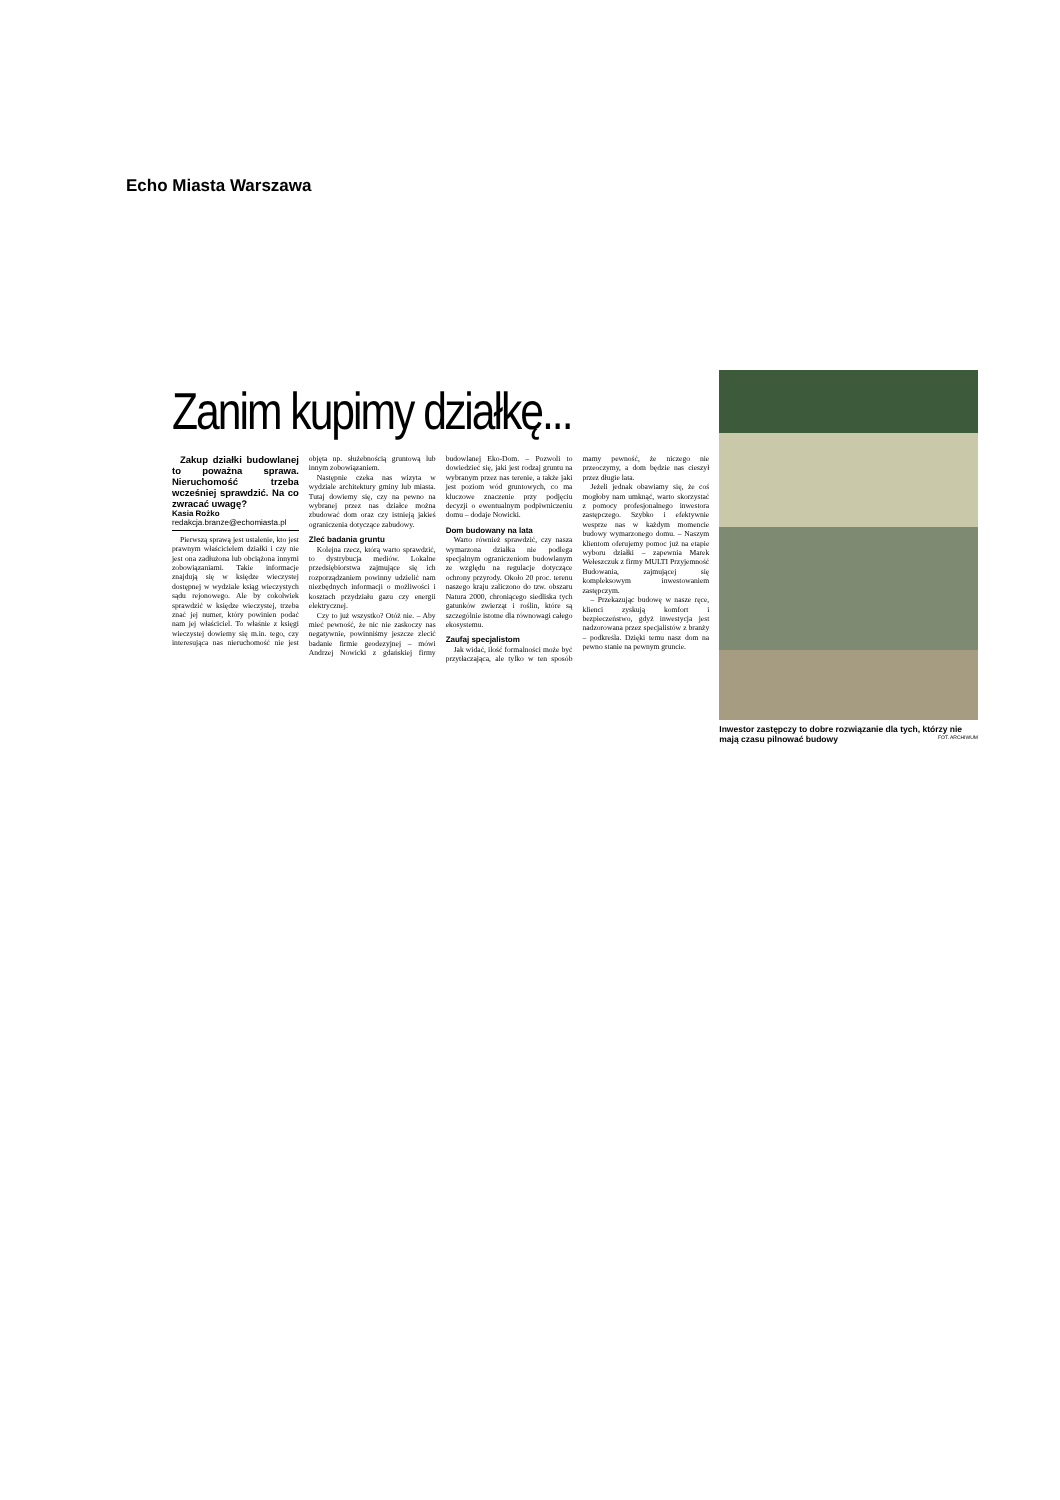Echo Miasta Warszawa
Zanim kupimy działkę...
Zakup działki budowlanej to poważna sprawa. Nieruchomość trzeba wcześniej sprawdzić. Na co zwracać uwagę?
Kasia Rożko
redakcja.branze@echomiasta.pl
Pierwszą sprawą jest ustalenie, kto jest prawnym właścicielem działki i czy nie jest ona zadłużona lub obciążona innymi zobowiązaniami. Takie informacje znajdują się w księdze wieczystej dostępnej w wydziale ksiąg wieczystych sądu rejonowego. Ale by cokolwiek sprawdzić w księdze wieczystej, trzeba znać jej numer, który powinien podać nam jej właściciel. To właśnie z księgi wieczystej dowiemy się m.in. tego, czy interesująca nas nieruchomość nie jest objęta np. służebnością gruntową lub innym zobowiązaniem.
Następnie czeka nas wizyta w wydziale architektury gminy lub miasta. Tutaj dowiemy się, czy na pewno na wybranej przez nas działce można zbudować dom oraz czy istnieją jakieś ograniczenia dotyczące zabudowy.
Zleć badania gruntu
Kolejna rzecz, którą warto sprawdzić, to dystrybucja mediów. Lokalne przedsiębiorstwa zajmujące się ich rozporządzaniem powinny udzielić nam niezbędnych informacji o możliwości i kosztach przydziału gazu czy energii elektrycznej.
Czy to już wszystko? Otóż nie. – Aby mieć pewność, że nic nie zaskoczy nas negatywnie, powinniśmy jeszcze zlecić badanie firmie geodezyjnej – mówi Andrzej Nowicki z gdańskiej firmy budowlanej Eko-Dom. – Pozwoli to dowiedzieć się, jaki jest rodzaj gruntu na wybranym przez nas terenie, a także jaki jest poziom wód gruntowych, co ma kluczowe znaczenie przy podjęciu decyzji o ewentualnym podpiwniczeniu domu – dodaje Nowicki.
Dom budowany na lata
Warto również sprawdzić, czy nasza wymarzona działka nie podlega specjalnym ograniczeniom budowlanym ze względu na regulacje dotyczące ochrony przyrody. Około 20 proc. terenu naszego kraju zaliczono do tzw. obszaru Natura 2000, chroniącego siedliska tych gatunków zwierząt i roślin, które są szczególnie istotne dla równowagi całego ekosystemu.
Zaufaj specjalistom
Jak widać, ilość formalności może być przytłaczająca, ale tylko w ten sposób mamy pewność, że niczego nie przeoczymy, a dom będzie nas cieszył przez długie lata.
Jeżeli jednak obawiamy się, że coś mogłoby nam umknąć, warto skorzystać z pomocy profesjonalnego inwestora zastępczego. Szybko i efektywnie wesprze nas w każdym momencie budowy wymarzonego domu. – Naszym klientom oferujemy pomoc już na etapie wyboru działki – zapewnia Marek Wełeszczuk z firmy MULTI Przyjemność Budowania, zajmującej się kompleksowym inwestowaniem zastępczym.
– Przekazując budowę w nasze ręce, klienci zyskują komfort i bezpieczeństwo, gdyż inwestycja jest nadzorowana przez specjalistów z branży – podkreśla. Dzięki temu nasz dom na pewno stanie na pewnym gruncie.
Inwestor zastępczy to dobre rozwiązanie dla tych, którzy nie mają czasu pilnować budowy FOT. ARCHIWUM